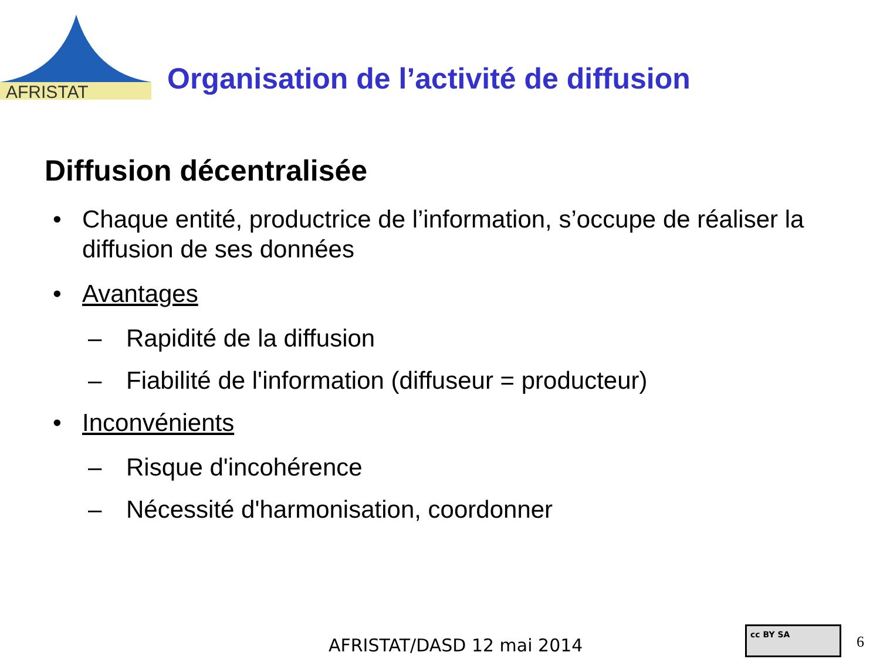AFRISTAT
Organisation de l’activité de diffusion
Diffusion décentralisée
• Chaque entité, productrice de l’information, s’occupe de réaliser la diffusion de ses données
• Avantages
– Rapidité de la diffusion
– Fiabilité de l'information (diffuseur = producteur)
• Inconvénients
– Risque d'incohérence
– Nécessité d'harmonisation, coordonner
AFRISTAT/DASD 12 mai 2014
cc BY SA
6